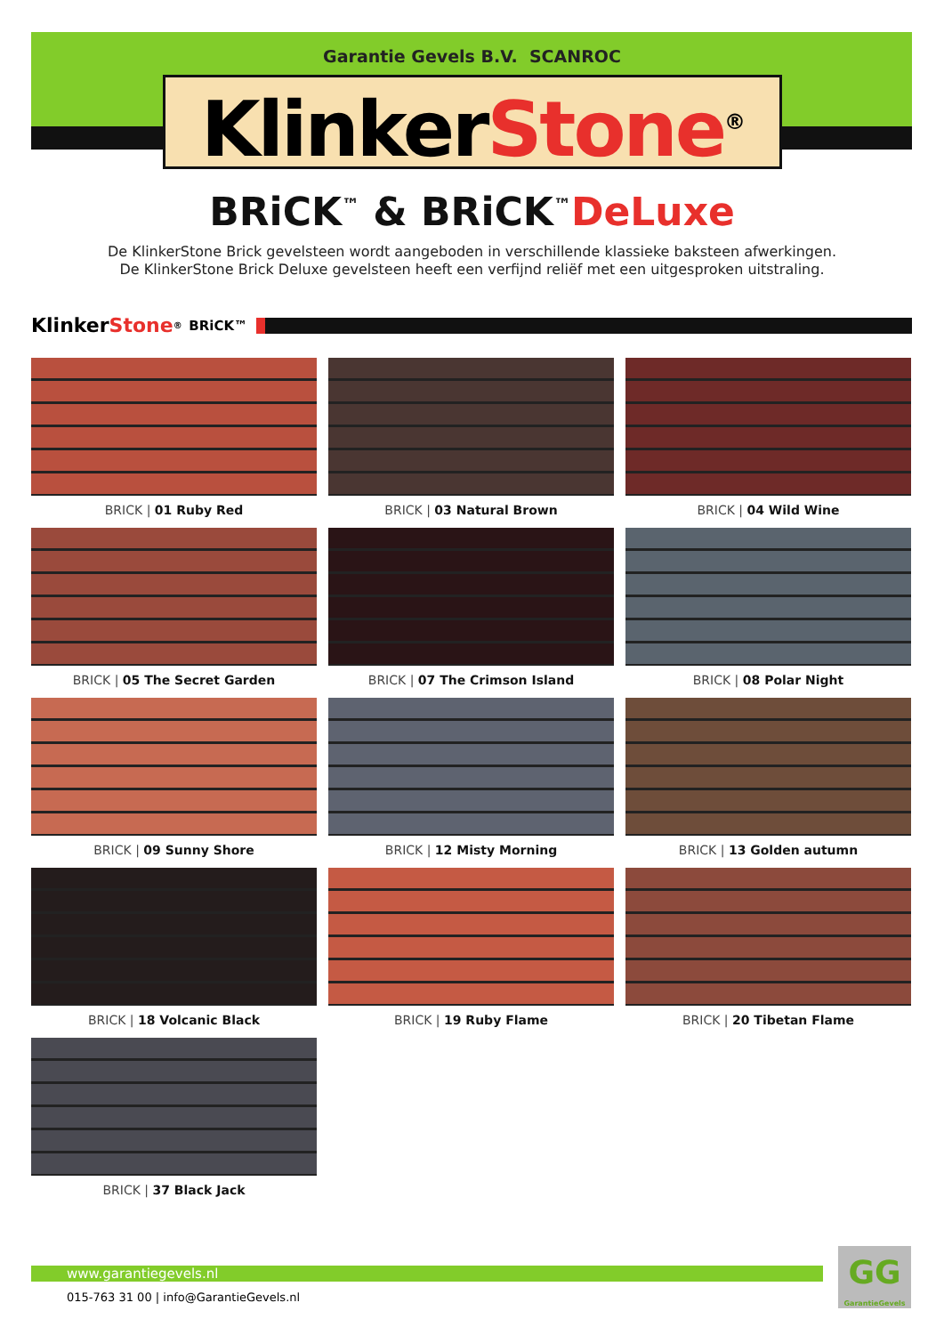Garantie Gevels B.V. SCANROC
KlinkerStone<sup>®</sup>
BRiCK<sup>™</sup> & BRiCK<sup>™</sup>DeLuxe
De KlinkerStone Brick gevelsteen wordt aangeboden in verschillende klassieke baksteen afwerkingen.
De KlinkerStone Brick Deluxe gevelsteen heeft een verfijnd reliëf met een uitgesproken uitstraling.
Klinker Stone<sup>®</sup> BRiCK™
BRICK | 01 Ruby Red
BRICK | 03 Natural Brown
BRICK | 04 Wild Wine
BRICK | 05 The Secret Garden
BRICK | 07 The Crimson Island
BRICK | 08 Polar Night
BRICK | 09 Sunny Shore
BRICK | 12 Misty Morning
BRICK | 13 Golden autumn
BRICK | 18 Volcanic Black
BRICK | 19 Ruby Flame
BRICK | 20 Tibetan Flame
BRICK | 37 Black Jack
www.garantiegevels.nl
015-763 31 00 | info@GarantieGevels.nl
GG
GarantieGevels